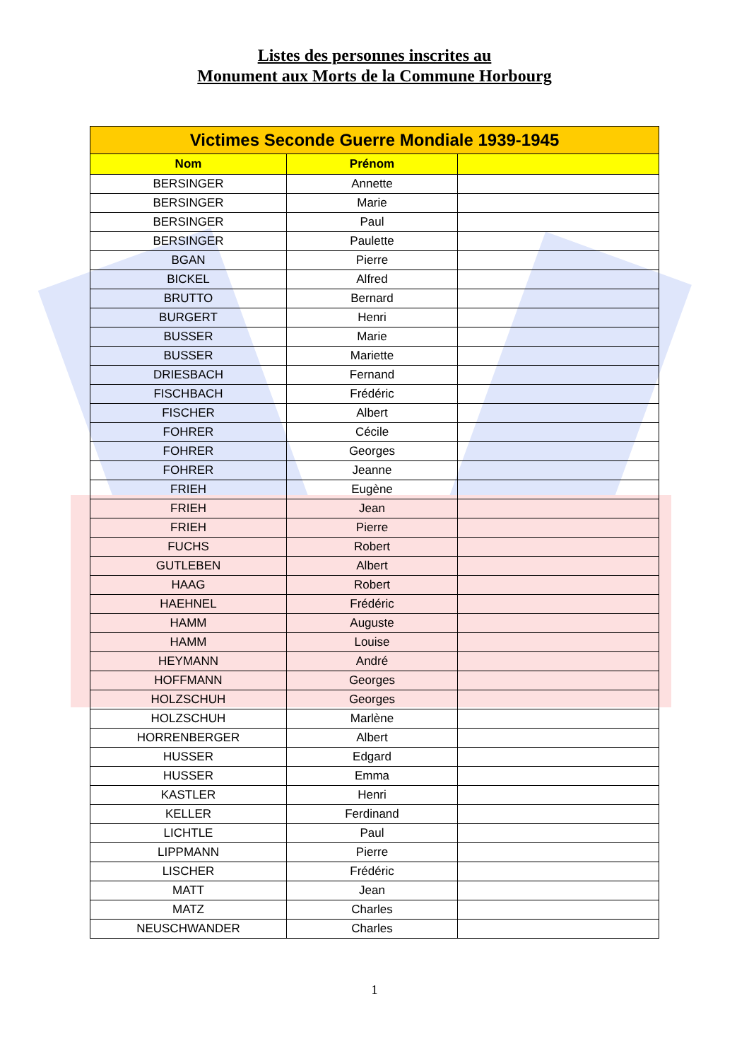Listes des personnes inscrites au
Monument aux Morts de la Commune Horbourg
| Victimes Seconde Guerre Mondiale 1939-1945 | | |
| --- | --- | --- |
| Nom | Prénom | |
| BERSINGER | Annette | |
| BERSINGER | Marie | |
| BERSINGER | Paul | |
| BERSINGER | Paulette | |
| BGAN | Pierre | |
| BICKEL | Alfred | |
| BRUTTO | Bernard | |
| BURGERT | Henri | |
| BUSSER | Marie | |
| BUSSER | Mariette | |
| DRIESBACH | Fernand | |
| FISCHBACH | Frédéric | |
| FISCHER | Albert | |
| FOHRER | Cécile | |
| FOHRER | Georges | |
| FOHRER | Jeanne | |
| FRIEH | Eugène | |
| FRIEH | Jean | |
| FRIEH | Pierre | |
| FUCHS | Robert | |
| GUTLEBEN | Albert | |
| HAAG | Robert | |
| HAEHNEL | Frédéric | |
| HAMM | Auguste | |
| HAMM | Louise | |
| HEYMANN | André | |
| HOFFMANN | Georges | |
| HOLZSCHUH | Georges | |
| HOLZSCHUH | Marlène | |
| HORRENBERGER | Albert | |
| HUSSER | Edgard | |
| HUSSER | Emma | |
| KASTLER | Henri | |
| KELLER | Ferdinand | |
| LICHTLE | Paul | |
| LIPPMANN | Pierre | |
| LISCHER | Frédéric | |
| MATT | Jean | |
| MATZ | Charles | |
| NEUSCHWANDER | Charles | |
1